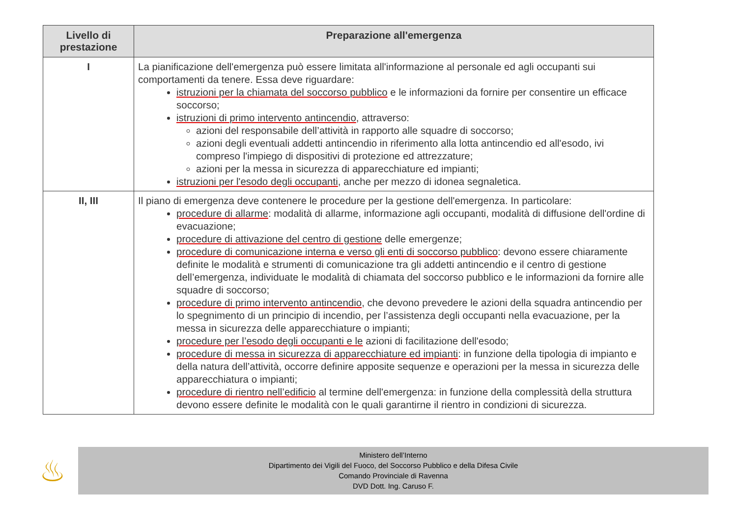| Livello di prestazione | Preparazione all'emergenza |
| --- | --- |
| I | La pianificazione dell'emergenza può essere limitata all'informazione al personale ed agli occupanti sui comportamenti da tenere. Essa deve riguardare: istruzioni per la chiamata del soccorso pubblico e le informazioni da fornire per consentire un efficace soccorso; istruzioni di primo intervento antincendio , attraverso: azioni del responsabile dell’attività in rapporto alle squadre di soccorso; azioni degli eventuali addetti antincendio in riferimento alla lotta antincendio ed all'esodo, ivi compreso l'impiego di dispositivi di protezione ed attrezzature; azioni per la messa in sicurezza di apparecchiature ed impianti; istruzioni per l'esodo degli occupanti , anche per mezzo di idonea segnaletica. |
| II, III | Il piano di emergenza deve contenere le procedure per la gestione dell'emergenza. In particolare: procedure di allarme : modalità di allarme, informazione agli occupanti, modalità di diffusione dell'ordine di evacuazione; procedure di attivazione del centro di gestione delle emergenze; procedure di comunicazione interna e verso gli enti di soccorso pubblico : devono essere chiaramente definite le modalità e strumenti di comunicazione tra gli addetti antincendio e il centro di gestione dell’emergenza, individuate le modalità di chiamata del soccorso pubblico e le informazioni da fornire alle squadre di soccorso; procedure di primo intervento antincendio , che devono prevedere le azioni della squadra antincendio per lo spegnimento di un principio di incendio, per l’assistenza degli occupanti nella evacuazione, per la messa in sicurezza delle apparecchiature o impianti; procedure per l’esodo degli occupanti e le azioni di facilitazione dell'esodo; procedure di messa in sicurezza di apparecchiature ed impianti : in funzione della tipologia di impianto e della natura dell’attività, occorre definire apposite sequenze e operazioni per la messa in sicurezza delle apparecchiatura o impianti; procedure di rientro nell’edificio al termine dell'emergenza: in funzione della complessità della struttura devono essere definite le modalità con le quali garantirne il rientro in condizioni di sicurezza. |
♨
Ministero dell’Interno
Dipartimento dei Vigili del Fuoco, del Soccorso Pubblico e della Difesa Civile
Comando Provinciale di Ravenna
DVD Dott. Ing. Caruso F.